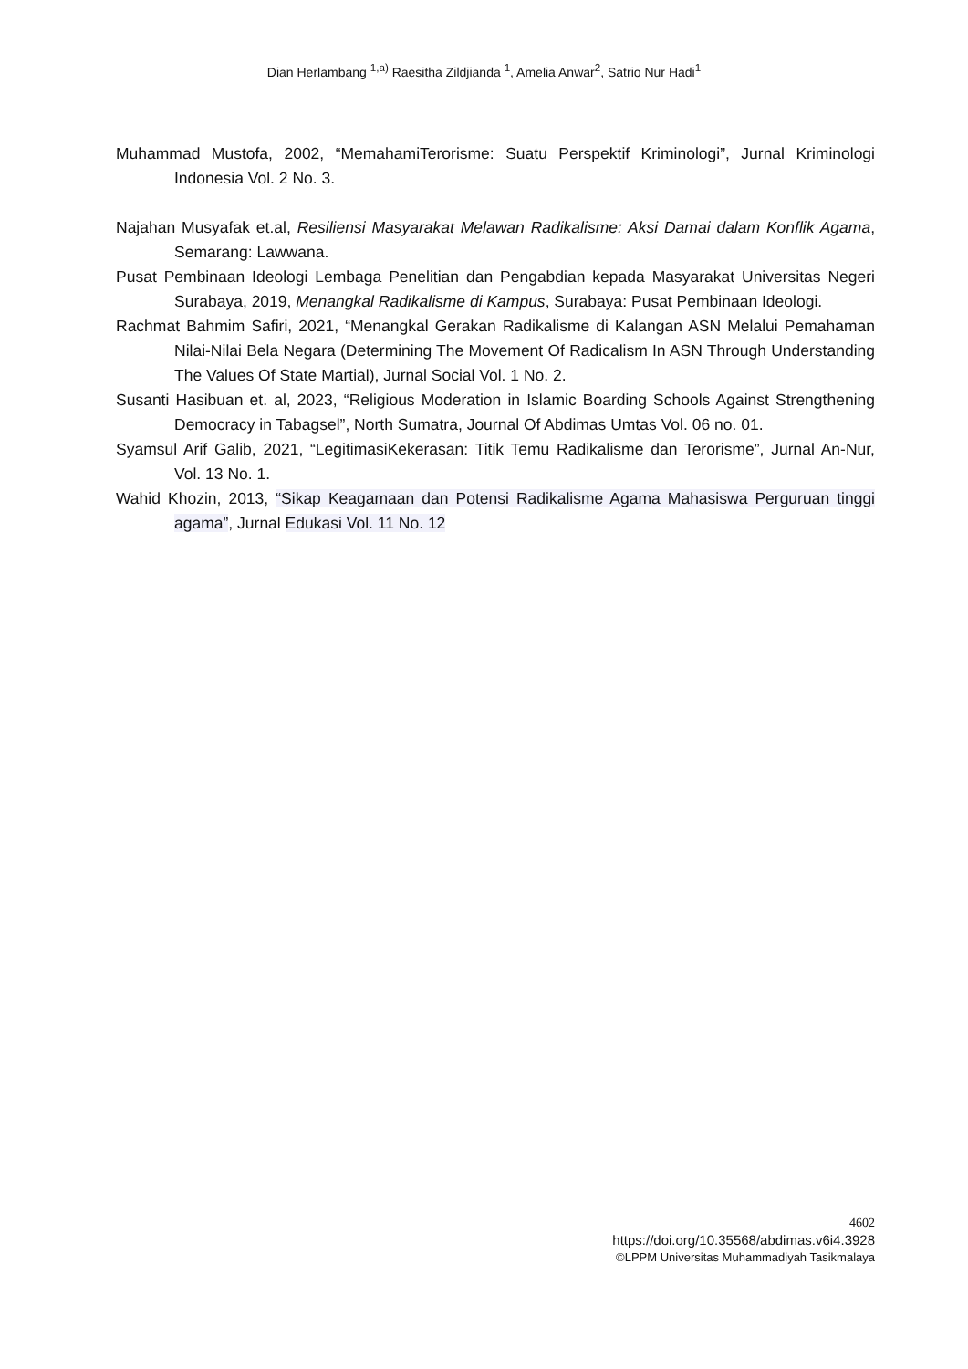Dian Herlambang <sup>1,a)</sup> Raesitha Zildjianda <sup>1</sup>, Amelia Anwar<sup>2</sup>, Satrio Nur Hadi<sup>1</sup>
Muhammad Mustofa, 2002, “MemahamiTerorisme: Suatu Perspektif Kriminologi”, Jurnal Kriminologi Indonesia Vol. 2 No. 3.
Najahan Musyafak et.al, Resiliensi Masyarakat Melawan Radikalisme: Aksi Damai dalam Konflik Agama, Semarang: Lawwana.
Pusat Pembinaan Ideologi Lembaga Penelitian dan Pengabdian kepada Masyarakat Universitas Negeri Surabaya, 2019, Menangkal Radikalisme di Kampus, Surabaya: Pusat Pembinaan Ideologi.
Rachmat Bahmim Safiri, 2021, “Menangkal Gerakan Radikalisme di Kalangan ASN Melalui Pemahaman Nilai-Nilai Bela Negara (Determining The Movement Of Radicalism In ASN Through Understanding The Values Of State Martial), Jurnal Social Vol. 1 No. 2.
Susanti Hasibuan et. al, 2023, “Religious Moderation in Islamic Boarding Schools Against Strengthening Democracy in Tabagsel”, North Sumatra, Journal Of Abdimas Umtas Vol. 06 no. 01.
Syamsul Arif Galib, 2021, “LegitimasiKekerasan: Titik Temu Radikalisme dan Terorisme”, Jurnal An-Nur, Vol. 13 No. 1.
Wahid Khozin, 2013, “Sikap Keagamaan dan Potensi Radikalisme Agama Mahasiswa Perguruan tinggi agama”, Jurnal Edukasi Vol. 11 No. 12
4602
https://doi.org/10.35568/abdimas.v6i4.3928
©LPPM Universitas Muhammadiyah Tasikmalaya